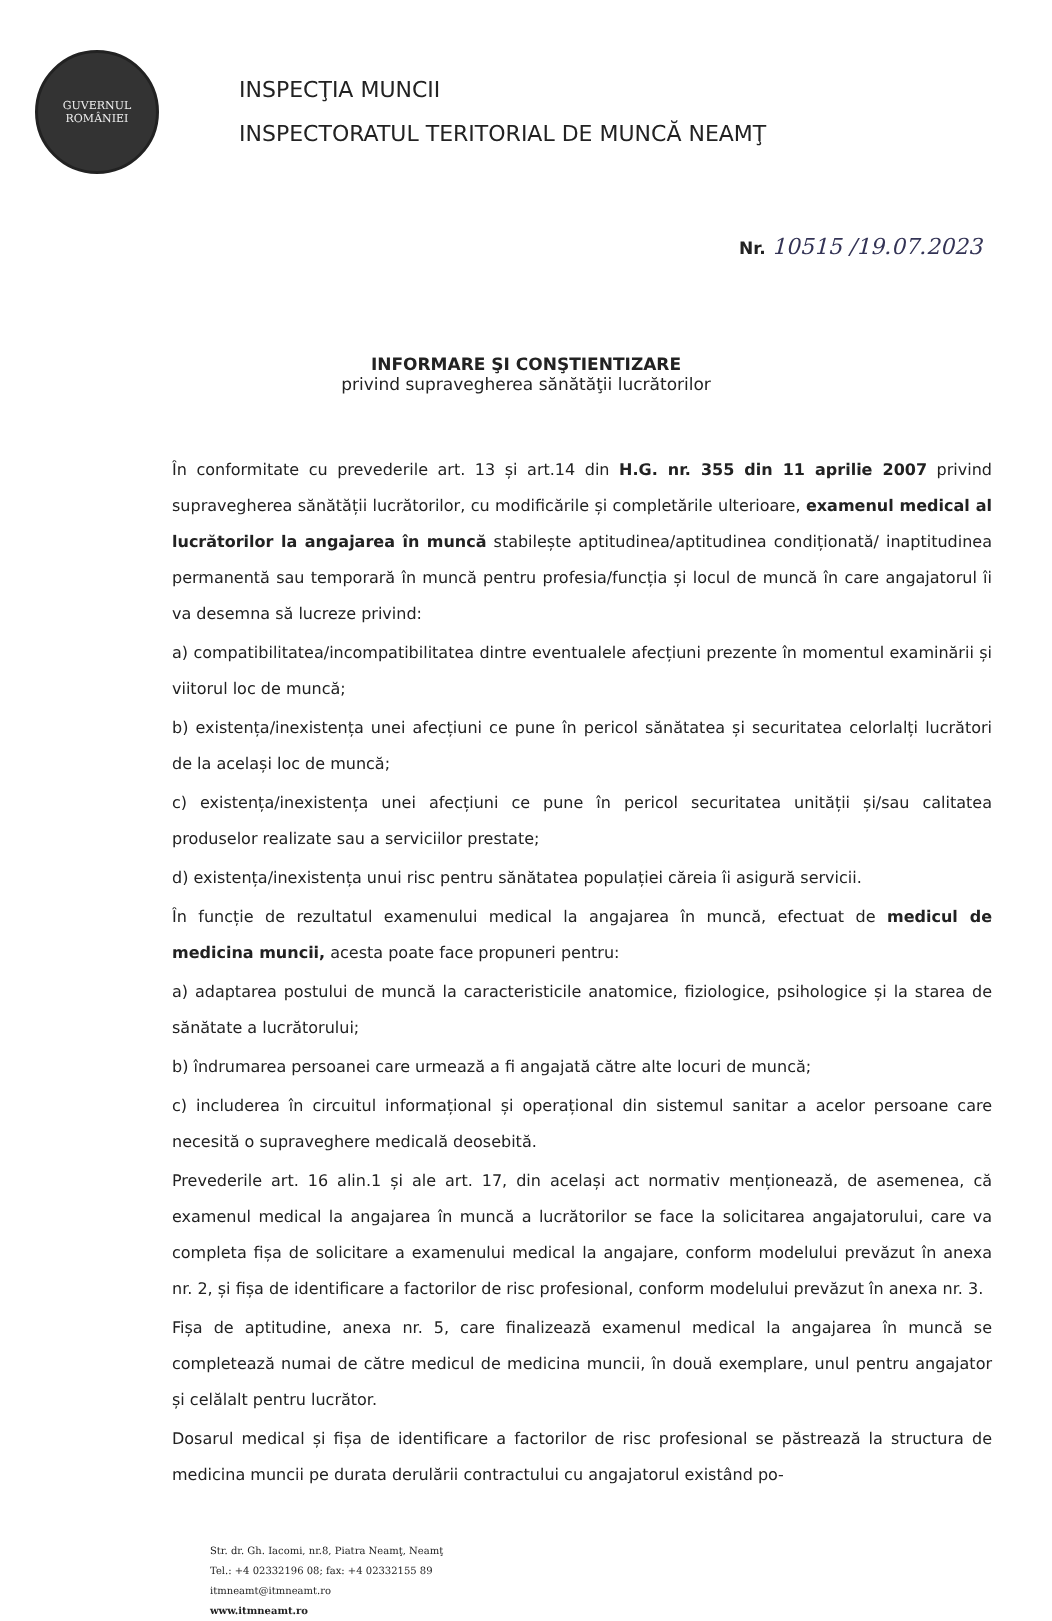GUVERNUL
ROMÂNIEI
INSPECŢIA MUNCII
INSPECTORATUL TERITORIAL DE MUNCĂ NEAMŢ
Nr. 10515 /19.07.2023
INFORMARE ŞI CONŞTIENTIZARE
privind supravegherea sănătăţii lucrătorilor
În conformitate cu prevederile art. 13 și art.14 din H.G. nr. 355 din 11 aprilie 2007 privind supravegherea sănătății lucrătorilor, cu modificările și completările ulterioare, examenul medical al lucrătorilor la angajarea în muncă stabilește aptitudinea/aptitudinea condiționată/ inaptitudinea permanentă sau temporară în muncă pentru profesia/funcția și locul de muncă în care angajatorul îi va desemna să lucreze privind:
a) compatibilitatea/incompatibilitatea dintre eventualele afecțiuni prezente în momentul examinării și viitorul loc de muncă;
b) existența/inexistența unei afecțiuni ce pune în pericol sănătatea și securitatea celorlalți lucrători de la același loc de muncă;
c) existența/inexistența unei afecțiuni ce pune în pericol securitatea unității și/sau calitatea produselor realizate sau a serviciilor prestate;
d) existența/inexistența unui risc pentru sănătatea populației căreia îi asigură servicii.
În funcție de rezultatul examenului medical la angajarea în muncă, efectuat de medicul de medicina muncii, acesta poate face propuneri pentru:
a) adaptarea postului de muncă la caracteristicile anatomice, fiziologice, psihologice și la starea de sănătate a lucrătorului;
b) îndrumarea persoanei care urmează a fi angajată către alte locuri de muncă;
c) includerea în circuitul informațional și operațional din sistemul sanitar a acelor persoane care necesită o supraveghere medicală deosebită.
Prevederile art. 16 alin.1 și ale art. 17, din același act normativ menționează, de asemenea, că examenul medical la angajarea în muncă a lucrătorilor se face la solicitarea angajatorului, care va completa fișa de solicitare a examenului medical la angajare, conform modelului prevăzut în anexa nr. 2, și fișa de identificare a factorilor de risc profesional, conform modelului prevăzut în anexa nr. 3.
Fișa de aptitudine, anexa nr. 5, care finalizează examenul medical la angajarea în muncă se completează numai de către medicul de medicina muncii, în două exemplare, unul pentru angajator și celălalt pentru lucrător.
Dosarul medical și fișa de identificare a factorilor de risc profesional se păstrează la structura de medicina muncii pe durata derulării contractului cu angajatorul existând po-
Str. dr. Gh. Iacomi, nr.8, Piatra Neamţ, Neamţ
Tel.: +4 02332196 08; fax: +4 02332155 89
itmneamt@itmneamt.ro
www.itmneamt.ro